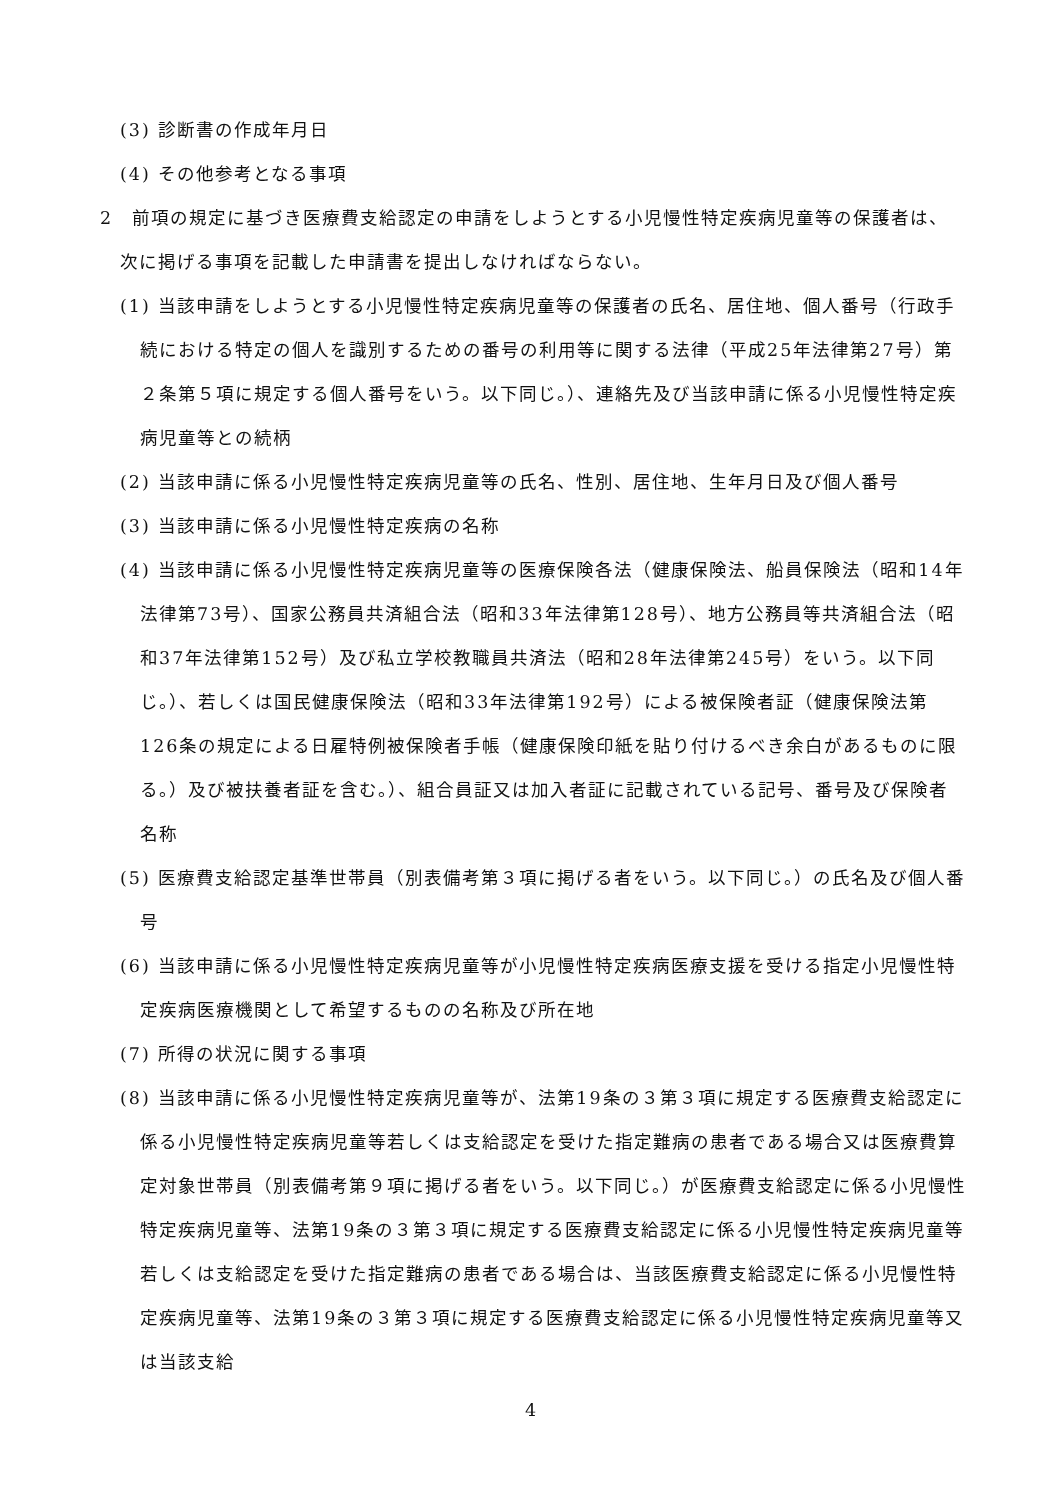(3) 診断書の作成年月日
(4) その他参考となる事項
2　前項の規定に基づき医療費支給認定の申請をしようとする小児慢性特定疾病児童等の保護者は、次に掲げる事項を記載した申請書を提出しなければならない。
(1) 当該申請をしようとする小児慢性特定疾病児童等の保護者の氏名、居住地、個人番号（行政手続における特定の個人を識別するための番号の利用等に関する法律（平成25年法律第27号）第２条第５項に規定する個人番号をいう。以下同じ。）、連絡先及び当該申請に係る小児慢性特定疾病児童等との続柄
(2) 当該申請に係る小児慢性特定疾病児童等の氏名、性別、居住地、生年月日及び個人番号
(3) 当該申請に係る小児慢性特定疾病の名称
(4) 当該申請に係る小児慢性特定疾病児童等の医療保険各法（健康保険法、船員保険法（昭和14年法律第73号）、国家公務員共済組合法（昭和33年法律第128号）、地方公務員等共済組合法（昭和37年法律第152号）及び私立学校教職員共済法（昭和28年法律第245号）をいう。以下同じ。）、若しくは国民健康保険法（昭和33年法律第192号）による被保険者証（健康保険法第126条の規定による日雇特例被保険者手帳（健康保険印紙を貼り付けるべき余白があるものに限る。）及び被扶養者証を含む。）、組合員証又は加入者証に記載されている記号、番号及び保険者名称
(5) 医療費支給認定基準世帯員（別表備考第３項に掲げる者をいう。以下同じ。）の氏名及び個人番号
(6) 当該申請に係る小児慢性特定疾病児童等が小児慢性特定疾病医療支援を受ける指定小児慢性特定疾病医療機関として希望するものの名称及び所在地
(7) 所得の状況に関する事項
(8) 当該申請に係る小児慢性特定疾病児童等が、法第19条の３第３項に規定する医療費支給認定に係る小児慢性特定疾病児童等若しくは支給認定を受けた指定難病の患者である場合又は医療費算定対象世帯員（別表備考第９項に掲げる者をいう。以下同じ。）が医療費支給認定に係る小児慢性特定疾病児童等、法第19条の３第３項に規定する医療費支給認定に係る小児慢性特定疾病児童等若しくは支給認定を受けた指定難病の患者である場合は、当該医療費支給認定に係る小児慢性特定疾病児童等、法第19条の３第３項に規定する医療費支給認定に係る小児慢性特定疾病児童等又は当該支給
4